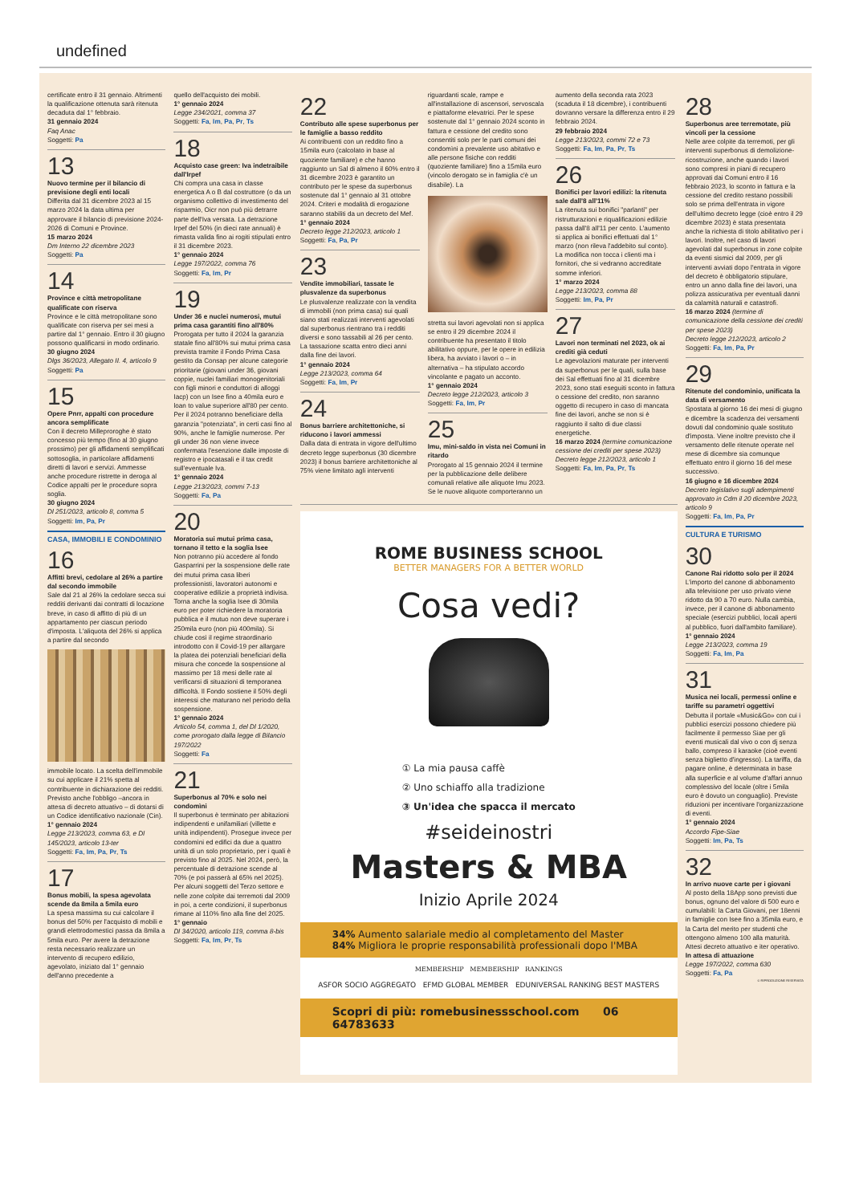undefined
certificate entro il 31 gennaio. Altrimenti la qualificazione ottenuta sarà ritenuta decaduta dal 1° febbraio.
31 gennaio 2024
Faq Anac
Soggetti: Pa
13
Nuovo termine per il bilancio di previsione degli enti locali
Differita dal 31 dicembre 2023 al 15 marzo 2024 la data ultima per approvare il bilancio di previsione 2024-2026 di Comuni e Province.
15 marzo 2024
Dm Interno 22 dicembre 2023
Soggetti: Pa
14
Province e città metropolitane qualificate con riserva
Province e le città metropolitane sono qualificate con riserva per sei mesi a partire dal 1° gennaio. Entro il 30 giugno possono qualificarsi in modo ordinario.
30 giugno 2024
Dlgs 36/2023, Allegato II. 4, articolo 9
Soggetti: Pa
15
Opere Pnrr, appalti con procedure ancora semplificate
Con il decreto Milleproroghe è stato concesso più tempo (fino al 30 giugno prossimo) per gli affidamenti semplificati sottosoglia, in particolare affidamenti diretti di lavori e servizi. Ammesse anche procedure ristrette in deroga al Codice appalti per le procedure sopra soglia.
30 giugno 2024
Dl 251/2023, articolo 8, comma 5
Soggetti: Im, Pa, Pr
CASA, IMMOBILI E CONDOMINIO
16
Affitti brevi, cedolare al 26% a partire dal secondo immobile
Sale dal 21 al 26% la cedolare secca sui redditi derivanti dai contratti di locazione breve, in caso di affitto di più di un appartamento per ciascun periodo d'imposta. L'aliquota del 26% si applica a partire dal secondo
immobile locato. La scelta dell'immobile su cui applicare il 21% spetta al contribuente in dichiarazione dei redditi. Previsto anche l'obbligo –ancora in attesa di decreto attuativo – di dotarsi di un Codice identificativo nazionale (Cin).
1° gennaio 2024
Legge 213/2023, comma 63, e Dl 145/2023, articolo 13-ter
Soggetti: Fa, Im, Pa, Pr, Ts
17
Bonus mobili, la spesa agevolata scende da 8mila a 5mila euro
La spesa massima su cui calcolare il bonus del 50% per l'acquisto di mobili e grandi elettrodomestici passa da 8mila a 5mila euro. Per avere la detrazione resta necessario realizzare un intervento di recupero edilizio, agevolato, iniziato dal 1° gennaio dell'anno precedente a
quello dell'acquisto dei mobili.
1° gennaio 2024
Legge 234/2021, comma 37
Soggetti: Fa, Im, Pa, Pr, Ts
18
Acquisto case green: Iva indetraibile dall'Irpef
Chi compra una casa in classe energetica A o B dal costruttore (o da un organismo collettivo di investimento del risparmio, Oicr non può più detrarre parte dell'Iva versata. La detrazione Irpef del 50% (in dieci rate annuali) è rimasta valida fino ai rogiti stipulati entro il 31 dicembre 2023.
1° gennaio 2024
Legge 197/2022, comma 76
Soggetti: Fa, Im, Pr
19
Under 36 e nuclei numerosi, mutui prima casa garantiti fino all'80%
Prorogata per tutto il 2024 la garanzia statale fino all'80% sui mutui prima casa prevista tramite il Fondo Prima Casa gestito da Consap per alcune categorie prioritarie (giovani under 36, giovani coppie, nuclei familiari monogenitoriali con figli minori e conduttori di alloggi Iacp) con un Isee fino a 40mila euro e loan to value superiore all'80 per cento. Per il 2024 potranno beneficiare della garanzia "potenziata", in certi casi fino al 90%, anche le famiglie numerose. Per gli under 36 non viene invece confermata l'esenzione dalle imposte di registro e ipocatasali e il tax credit sull'eventuale Iva.
1° gennaio 2024
Legge 213/2023, commi 7-13
Soggetti: Fa, Pa
20
Moratoria sui mutui prima casa, tornano il tetto e la soglia Isee
Non potranno più accedere al fondo Gasparrini per la sospensione delle rate dei mutui prima casa liberi professionisti, lavoratori autonomi e cooperative edilizie a proprietà indivisa. Torna anche la soglia Isee di 30mila euro per poter richiedere la moratoria pubblica e il mutuo non deve superare i 250mila euro (non più 400mila). Si chiude così il regime straordinario introdotto con il Covid-19 per allargare la platea dei potenziali beneficiari della misura che concede la sospensione al massimo per 18 mesi delle rate al verificarsi di situazioni di temporanea difficoltà. Il Fondo sostiene il 50% degli interessi che maturano nel periodo della sospensione.
1° gennaio 2024
Articolo 54, comma 1, del Dl 1/2020, come prorogato dalla legge di Bilancio 197/2022
Soggetti: Fa
21
Superbonus al 70% e solo nei condomìni
Il superbonus è terminato per abitazioni indipendenti e unifamiliari (villette e unità indipendenti). Prosegue invece per condomìni ed edifici da due a quattro unità di un solo proprietario, per i quali è previsto fino al 2025. Nel 2024, però, la percentuale di detrazione scende al 70% (e poi passerà al 65% nel 2025). Per alcuni soggetti del Terzo settore e nelle zone colpite dai terremoti dal 2009 in poi, a certe condizioni, il superbonus rimane al 110% fino alla fine del 2025.
1° gennaio
Dl 34/2020, articolo 119, comma 8-bis
Soggetti: Fa, Im, Pr, Ts
22
Contributo alle spese superbonus per le famiglie a basso reddito
Ai contribuenti con un reddito fino a 15mila euro (calcolato in base al quoziente familiare) e che hanno raggiunto un Sal di almeno il 60% entro il 31 dicembre 2023 è garantito un contributo per le spese da superbonus sostenute dal 1° gennaio al 31 ottobre 2024. Criteri e modalità di erogazione saranno stabiliti da un decreto del Mef.
1° gennaio 2024
Decreto legge 212/2023, articolo 1
Soggetti: Fa, Pa, Pr
23
Vendite immobiliari, tassate le plusvalenze da superbonus
Le plusvalenze realizzate con la vendita di immobili (non prima casa) sui quali siano stati realizzati interventi agevolati dal superbonus rientrano tra i redditi diversi e sono tassabili al 26 per cento. La tassazione scatta entro dieci anni dalla fine dei lavori.
1° gennaio 2024
Legge 213/2023, comma 64
Soggetti: Fa, Im, Pr
24
Bonus barriere architettoniche, si riducono i lavori ammessi
Dalla data di entrata in vigore dell'ultimo decreto legge superbonus (30 dicembre 2023) il bonus barriere architettoniche al 75% viene limitato agli interventi
riguardanti scale, rampe e all'installazione di ascensori, servoscala e piattaforme elevatrici. Per le spese sostenute dal 1° gennaio 2024 sconto in fattura e cessione del credito sono consentiti solo per le parti comuni dei condomìni a prevalente uso abitativo e alle persone fisiche con redditi (quoziente familiare) fino a 15mila euro (vincolo derogato se in famiglia c'è un disabile). La
stretta sui lavori agevolati non si applica se entro il 29 dicembre 2024 il contribuente ha presentato il titolo abilitativo oppure, per le opere in edilizia libera, ha avviato i lavori o – in alternativa – ha stipulato accordo vincolante e pagato un acconto.
1° gennaio 2024
Decreto legge 212/2023, articolo 3
Soggetti: Fa, Im, Pr
25
Imu, mini-saldo in vista nei Comuni in ritardo
Prorogato al 15 gennaio 2024 il termine per la pubblicazione delle delibere comunali relative alle aliquote Imu 2023. Se le nuove aliquote comporteranno un
aumento della seconda rata 2023 (scaduta il 18 dicembre), i contribuenti dovranno versare la differenza entro il 29 febbraio 2024.
29 febbraio 2024
Legge 213/2023, commi 72 e 73
Soggetti: Fa, Im, Pa, Pr, Ts
26
Bonifici per lavori edilizi: la ritenuta sale dall'8 all'11%
La ritenuta sui bonifici "parlanti" per ristrutturazioni e riqualificazioni edilizie passa dall'8 all'11 per cento. L'aumento si applica ai bonifici effettuati dal 1° marzo (non rileva l'addebito sul conto). La modifica non tocca i clienti ma i fornitori, che si vedranno accreditate somme inferiori.
1° marzo 2024
Legge 213/2023, comma 88
Soggetti: Im, Pa, Pr
27
Lavori non terminati nel 2023, ok ai crediti già ceduti
Le agevolazioni maturate per interventi da superbonus per le quali, sulla base dei Sal effettuati fino al 31 dicembre 2023, sono stati eseguiti sconto in fattura o cessione del credito, non saranno oggetto di recupero in caso di mancata fine dei lavori, anche se non si è raggiunto il salto di due classi energetiche.
16 marzo 2024 (termine comunicazione cessione dei crediti per spese 2023)
Decreto legge 212/2023, articolo 1
Soggetti: Fa, Im, Pa, Pr, Ts
ROME BUSINESS SCHOOL
BETTER MANAGERS FOR A BETTER WORLD
Cosa vedi?
① La mia pausa caffè
② Uno schiaffo alla tradizione
③ Un'idea che spacca il mercato
#seideinostri
Masters & MBA
Inizio Aprile 2024
34% Aumento salariale medio al completamento del Master
84% Migliora le proprie responsabilità professionali dopo l'MBA
MEMBERSHIP MEMBERSHIP RANKINGS
ASFOR SOCIO AGGREGATO EFMD GLOBAL MEMBER EDUNIVERSAL RANKING BEST MASTERS
Scopri di più: romebusinessschool.com 06 64783633
28
Superbonus aree terremotate, più vincoli per la cessione
Nelle aree colpite da terremoti, per gli interventi superbonus di demolizione-ricostruzione, anche quando i lavori sono compresi in piani di recupero approvati dai Comuni entro il 16 febbraio 2023, lo sconto in fattura e la cessione del credito restano possibili solo se prima dell'entrata in vigore dell'ultimo decreto legge (cioè entro il 29 dicembre 2023) è stata presentata anche la richiesta di titolo abilitativo per i lavori. Inoltre, nel caso di lavori agevolati dal superbonus in zone colpite da eventi sismici dal 2009, per gli interventi avviati dopo l'entrata in vigore del decreto è obbligatorio stipulare, entro un anno dalla fine dei lavori, una polizza assicurativa per eventuali danni da calamità naturali e catastrofi.
16 marzo 2024 (termine di comunicazione della cessione dei crediti per spese 2023)
Decreto legge 212/2023, articolo 2
Soggetti: Fa, Im, Pa, Pr
29
Ritenute del condominio, unificata la data di versamento
Spostata al giorno 16 dei mesi di giugno e dicembre la scadenza dei versamenti dovuti dal condominio quale sostituto d'imposta. Viene inoltre previsto che il versamento delle ritenute operate nel mese di dicembre sia comunque effettuato entro il giorno 16 del mese successivo.
16 giugno e 16 dicembre 2024
Decreto legislativo sugli adempimenti approvato in Cdm il 20 dicembre 2023, articolo 9
Soggetti: Fa, Im, Pa, Pr
CULTURA E TURISMO
30
Canone Rai ridotto solo per il 2024
L'importo del canone di abbonamento alla televisione per uso privato viene ridotto da 90 a 70 euro. Nulla cambia, invece, per il canone di abbonamento speciale (esercizi pubblici, locali aperti al pubblico, fuori dall'ambito familiare).
1° gennaio 2024
Legge 213/2023, comma 19
Soggetti: Fa, Im, Pa
31
Musica nei locali, permessi online e tariffe su parametri oggettivi
Debutta il portale «Music&Go» con cui i pubblici esercizi possono chiedere più facilmente il permesso Siae per gli eventi musicali dal vivo o con dj senza ballo, compreso il karaoke (cioè eventi senza biglietto d'ingresso). La tariffa, da pagare online, è determinata in base alla superficie e al volume d'affari annuo complessivo del locale (oltre i 5mila euro è dovuto un conguaglio). Previste riduzioni per incentivare l'organizzazione di eventi.
1° gennaio 2024
Accordo Fipe-Siae
Soggetti: Im, Pa, Ts
32
In arrivo nuove carte per i giovani
Al posto della 18App sono previsti due bonus, ognuno del valore di 500 euro e cumulabili: la Carta Giovani, per 18enni in famiglie con Isee fino a 35mila euro, e la Carta del merito per studenti che ottengono almeno 100 alla maturità. Attesi decreto attuativo e iter operativo.
In attesa di attuazione
Legge 197/2022, comma 630
Soggetti: Fa, Pa
© RIPRODUZIONE RISERVATA